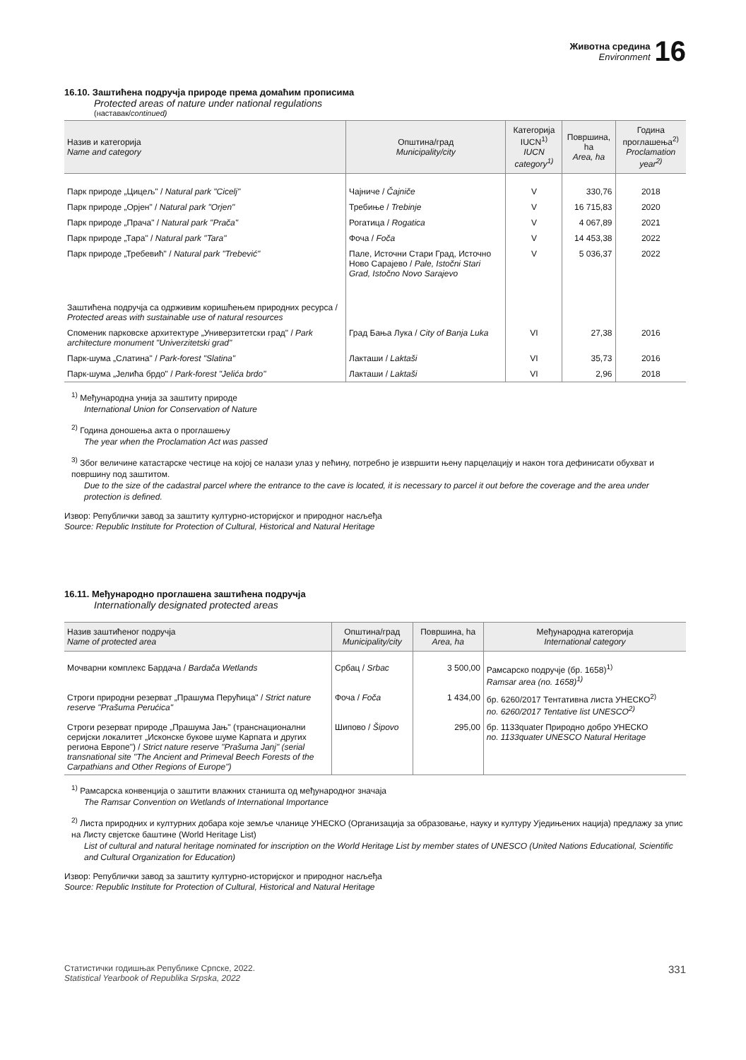Животна средина
Environment
16
16.10. Заштићена подручја природе према домаћим прописима
Protected areas of nature under national regulations
(наставак/continued)
| Назив и категорија Name and category | Општина/град Municipality/city | Категорија IUCN<sup>1)</sup> IUCN category<sup>1)</sup> | Површина, ha Area, ha | Година проглашења<sup>2)</sup> Proclamation year<sup>2)</sup> |
| --- | --- | --- | --- | --- |
| Парк природе „Цицељ" / Natural park "Cicelj" | Чајниче / Čajniče | V | 330,76 | 2018 |
| Парк природе „Орјен" / Natural park "Orjen" | Требиње / Trebinje | V | 16 715,83 | 2020 |
| Парк природе „Прача" / Natural park "Prača" | Рогатица / Rogatica | V | 4 067,89 | 2021 |
| Парк природе „Тара" / Natural park "Tara" | Фоча / Foča | V | 14 453,38 | 2022 |
| Парк природе „Требевић" / Natural park "Trebević" | Пале, Источни Стари Град, Источно Ново Сарајево / Pale, Istočni Stari Grad, Istočno Novo Sarajevo | V | 5 036,37 | 2022 |
| Заштићена подручја са одрживим коришћењем природних ресурса / Protected areas with sustainable use of natural resources | | | | |
| Споменик парковске архитектуре „Универзитетски град" / Park architecture monument "Univerzitetski grad" | Град Бања Лука / City of Banja Luka | VI | 27,38 | 2016 |
| Парк-шума „Слатина" / Park-forest "Slatina" | Лакташи / Laktaši | VI | 35,73 | 2016 |
| Парк-шума „Јелића брдо" / Park-forest "Jelića brdo" | Лакташи / Laktaši | VI | 2,96 | 2018 |
<sup>1)</sup> Међународна унија за заштиту природе
International Union for Conservation of Nature
<sup>2)</sup> Година доношења акта о проглашењу
The year when the Proclamation Act was passed
<sup>3)</sup> Због величине катастарске честице на којој се налази улаз у пећину, потребно је извршити њену парцелацију и након тога дефинисати обухват и површину под заштитом.
Due to the size of the cadastral parcel where the entrance to the cave is located, it is necessary to parcel it out before the coverage and the area under protection is defined.
Извор: Републички завод за заштиту културно-историјског и природног насљеђа
Source: Republic Institute for Protection of Cultural, Historical and Natural Heritage
16.11. Међународно проглашена заштићена подручја
Internationally designated protected areas
| Назив заштићеног подручја Name of protected area | Општина/град Municipality/city | Површина, ha Area, ha | Међународна категорија International category |
| --- | --- | --- | --- |
| Мочварни комплекс Бардача / Bardača Wetlands | Србац / Srbac | 3 500,00 | Рамсарско подручје (бр. 1658)<sup>1)</sup> Ramsar area (no. 1658)<sup>1)</sup> |
| Строги природни резерват „Прашума Перућица" / Strict nature reserve "Prašuma Perućica" | Фоча / Foča | 1 434,00 | бр. 6260/2017 Тентативна листа УНЕСКО<sup>2)</sup> no. 6260/2017 Tentative list UNESCO<sup>2)</sup> |
| Строги резерват природе „Прашума Јањ" (транснационални серијски локалитет „Исконске букове шуме Карпата и других региона Европе") / Strict nature reserve "Prašuma Janj" (serial transnational site "The Ancient and Primeval Beech Forests of the Carpathians and Other Regions of Europe") | Шипово / Šipovo | 295,00 | бр. 1133quater Природно добро УНЕСКО no. 1133quater UNESCO Natural Heritage |
<sup>1)</sup> Рамсарска конвенција о заштити влажних станишта од међународног значаја
The Ramsar Convention on Wetlands of International Importance
<sup>2)</sup> Листа природних и културних добара које земље чланице УНЕСКО (Организација за образовање, науку и културу Уједињених нација) предлажу за упис на Листу свјетске баштине (World Heritage List)
List of cultural and natural heritage nominated for inscription on the World Heritage List by member states of UNESCO (United Nations Educational, Scientific and Cultural Organization for Education)
Извор: Републички завод за заштиту културно-историјског и природног насљеђа
Source: Republic Institute for Protection of Cultural, Historical and Natural Heritage
Статистички годишњак Републике Српске, 2022.
Statistical Yearbook of Republika Srpska, 2022
331